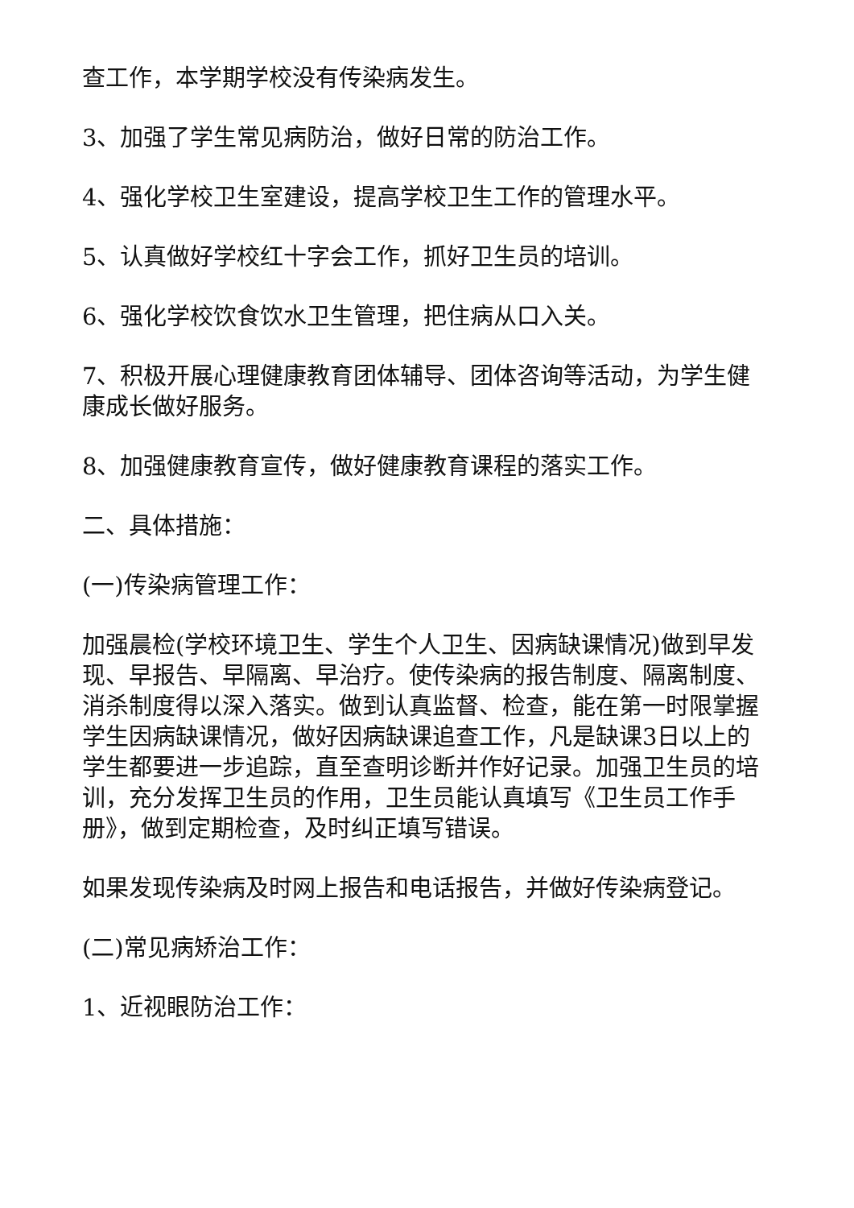查工作，本学期学校没有传染病发生。
3、加强了学生常见病防治，做好日常的防治工作。
4、强化学校卫生室建设，提高学校卫生工作的管理水平。
5、认真做好学校红十字会工作，抓好卫生员的培训。
6、强化学校饮食饮水卫生管理，把住病从口入关。
7、积极开展心理健康教育团体辅导、团体咨询等活动，为学生健康成长做好服务。
8、加强健康教育宣传，做好健康教育课程的落实工作。
二、具体措施：
(一)传染病管理工作：
加强晨检(学校环境卫生、学生个人卫生、因病缺课情况)做到早发现、早报告、早隔离、早治疗。使传染病的报告制度、隔离制度、消杀制度得以深入落实。做到认真监督、检查，能在第一时限掌握学生因病缺课情况，做好因病缺课追查工作，凡是缺课3日以上的学生都要进一步追踪，直至查明诊断并作好记录。加强卫生员的培训，充分发挥卫生员的作用，卫生员能认真填写《卫生员工作手册》，做到定期检查，及时纠正填写错误。
如果发现传染病及时网上报告和电话报告，并做好传染病登记。
(二)常见病矫治工作：
1、近视眼防治工作：